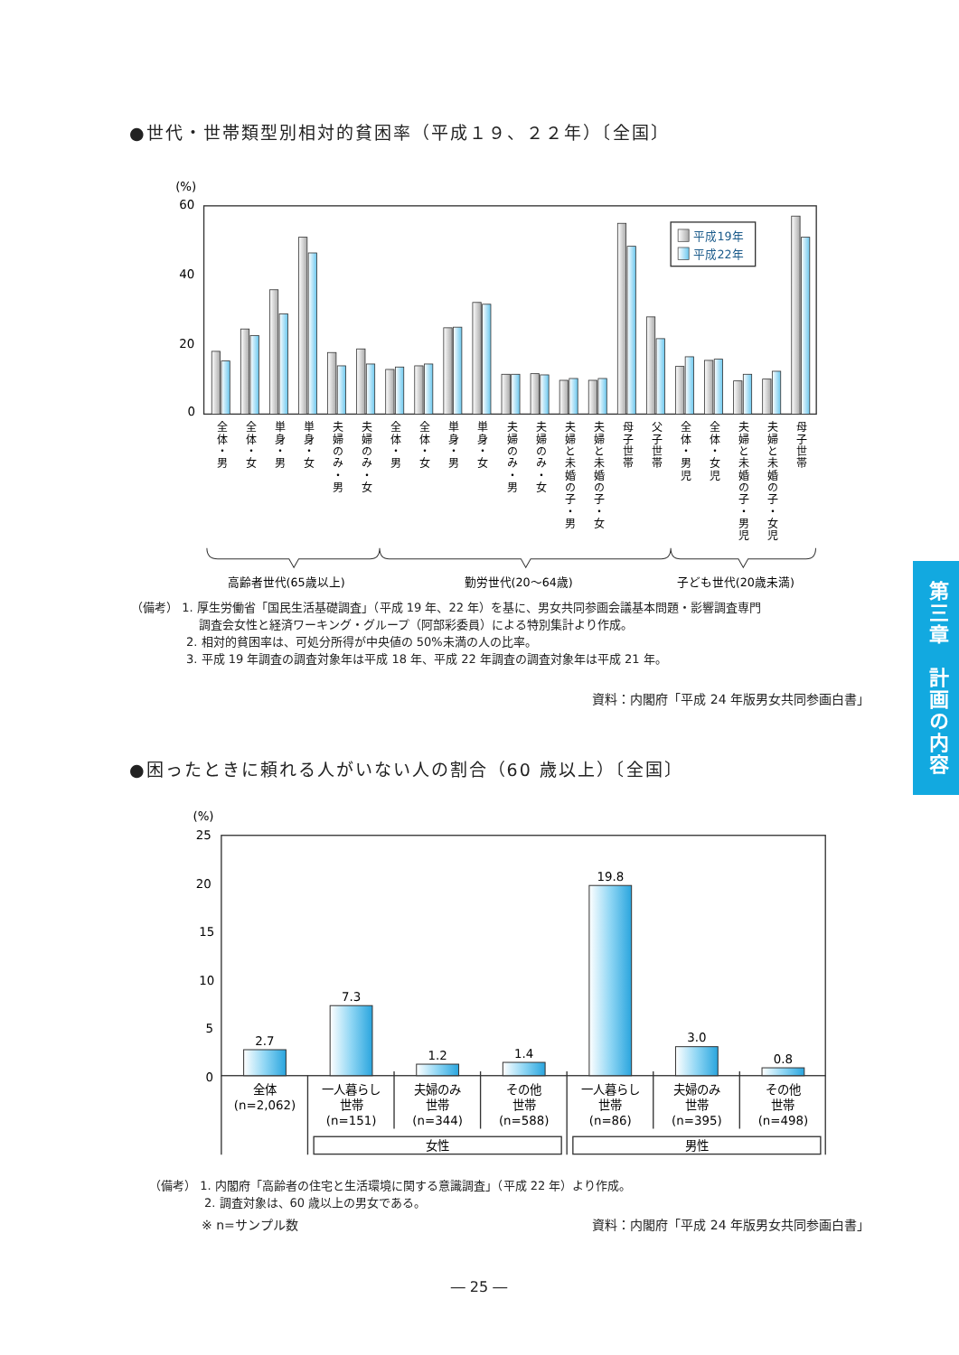●世代・世帯類型別相対的貧困率（平成１９、２２年）〔全国〕
(%)
60
40
20
0
平成19年
平成22年
全体・男
全体・女
単身・男
単身・女
夫婦のみ・男
夫婦のみ・女
全体・男
全体・女
単身・男
単身・女
夫婦のみ・男
夫婦のみ・女
夫婦と未婚の子・男
夫婦と未婚の子・女
母子世帯
父子世帯
全体・男児
全体・女児
夫婦と未婚の子・男児
夫婦と未婚の子・女児
母子世帯
高齢者世代(65歳以上)
勤労世代(20～64歳)
子ども世代(20歳未満)
（備考） 1. 厚生労働省「国民生活基礎調査」（平成 19 年、22 年）を基に、男女共同参画会議基本問題・影響調査専門
調査会女性と経済ワーキング・グループ（阿部彩委員）による特別集計より作成。
2. 相対的貧困率は、可処分所得が中央値の 50%未満の人の比率。
3. 平成 19 年調査の調査対象年は平成 18 年、平成 22 年調査の調査対象年は平成 21 年。
資料：内閣府「平成 24 年版男女共同参画白書」
●困ったときに頼れる人がいない人の割合（60 歳以上）〔全国〕
(%)
25
20
15
10
5
0
2.7
7.3
1.2
1.4
19.8
3.0
0.8
全体
(n=2,062)
一人暮らし
世帯
(n=151)
夫婦のみ
世帯
(n=344)
その他
世帯
(n=588)
一人暮らし
世帯
(n=86)
夫婦のみ
世帯
(n=395)
その他
世帯
(n=498)
女性
男性
（備考） 1. 内閣府「高齢者の住宅と生活環境に関する意識調査」（平成 22 年）より作成。
2. 調査対象は、60 歳以上の男女である。
※ n=サンプル数 資料：内閣府「平成 24 年版男女共同参画白書」
― 25 ―
第三章　計画の内容